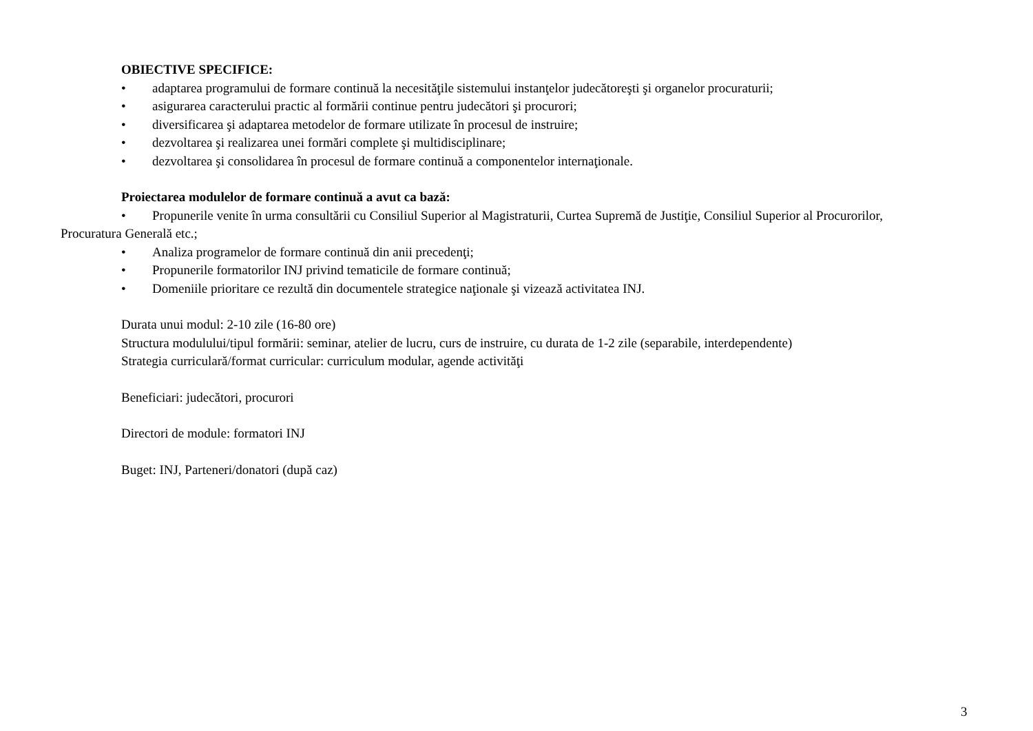OBIECTIVE SPECIFICE:
• adaptarea programului de formare continuă la necesităţile sistemului instanţelor judecătoreşti şi organelor procuraturii;
• asigurarea caracterului practic al formării continue pentru judecători şi procurori;
• diversificarea şi adaptarea metodelor de formare utilizate în procesul de instruire;
• dezvoltarea şi realizarea unei formări complete şi multidisciplinare;
• dezvoltarea şi consolidarea în procesul de formare continuă a componentelor internaţionale.
Proiectarea modulelor de formare continuă a avut ca bază:
• Propunerile venite în urma consultării cu Consiliul Superior al Magistraturii, Curtea Supremă de Justiţie, Consiliul Superior al Procurorilor, Procuratura Generală etc.;
• Analiza programelor de formare continuă din anii precedenţi;
• Propunerile formatorilor INJ privind tematicile de formare continuă;
• Domeniile prioritare ce rezultă din documentele strategice naţionale şi vizează activitatea INJ.
Durata unui modul: 2-10 zile (16-80 ore)
Structura modulului/tipul formării: seminar, atelier de lucru, curs de instruire, cu durata de 1-2 zile (separabile, interdependente)
Strategia curriculară/format curricular: curriculum modular, agende activităţi
Beneficiari: judecători, procurori
Directori de module: formatori INJ
Buget: INJ, Parteneri/donatori (după caz)
3